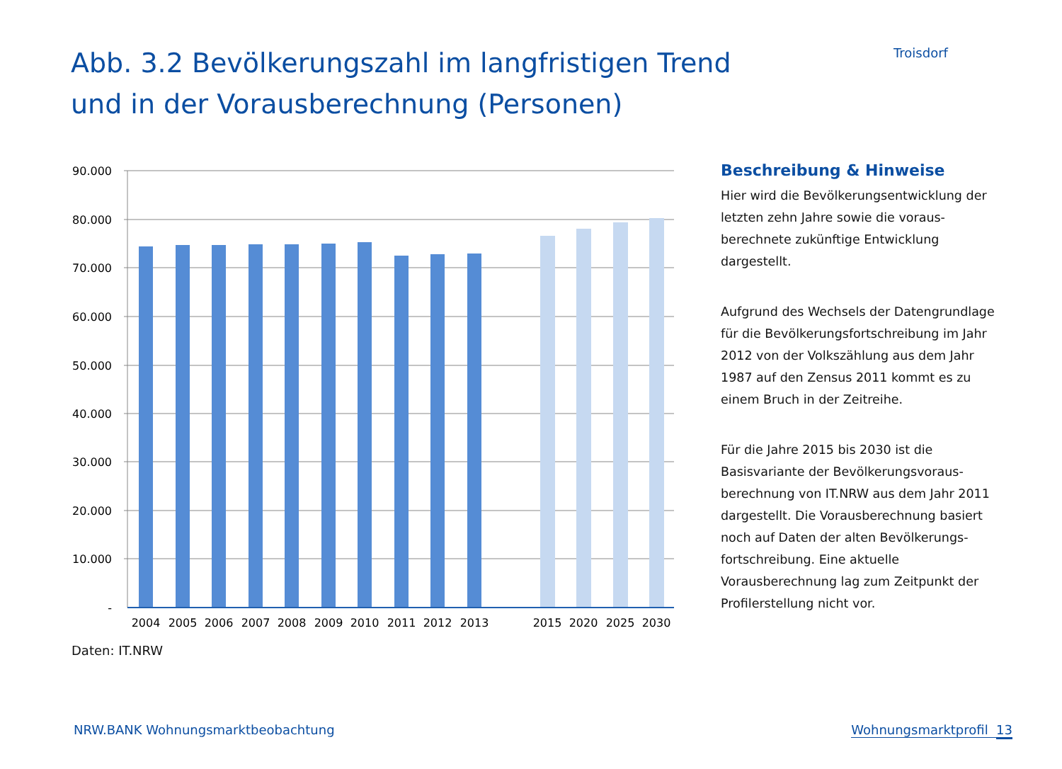Abb. 3.2 Bevölkerungszahl im langfristigen Trend und in der Vorausberechnung (Personen)
Troisdorf
90.000
80.000
70.000
60.000
50.000
40.000
30.000
20.000
10.000
-
2004
2005
2006
2007
2008
2009
2010
2011
2012
2013
2015
2020
2025
2030
Daten: IT.NRW
Beschreibung & Hinweise
Hier wird die Bevölkerungsentwicklung der letzten zehn Jahre sowie die voraus­berechnete zukünftige Entwicklung dargestellt.
Aufgrund des Wechsels der Daten­grundlage für die Bevölkerungs­fortschreibung im Jahr 2012 von der Volks­zählung aus dem Jahr 1987 auf den Zensus 2011 kommt es zu einem Bruch in der Zeitreihe.
Für die Jahre 2015 bis 2030 ist die Basisvariante der Bevölkerungsvoraus­berechnung von IT.NRW aus dem Jahr 2011 dargestellt. Die Vorausberechnung basiert noch auf Daten der alten Bevölkerungs­fortschreibung. Eine aktuelle Vorausberechnung lag zum Zeitpunkt der Profilerstellung nicht vor.
NRW.BANK Wohnungsmarktbeobachtung Wohnungsmarktprofil 13